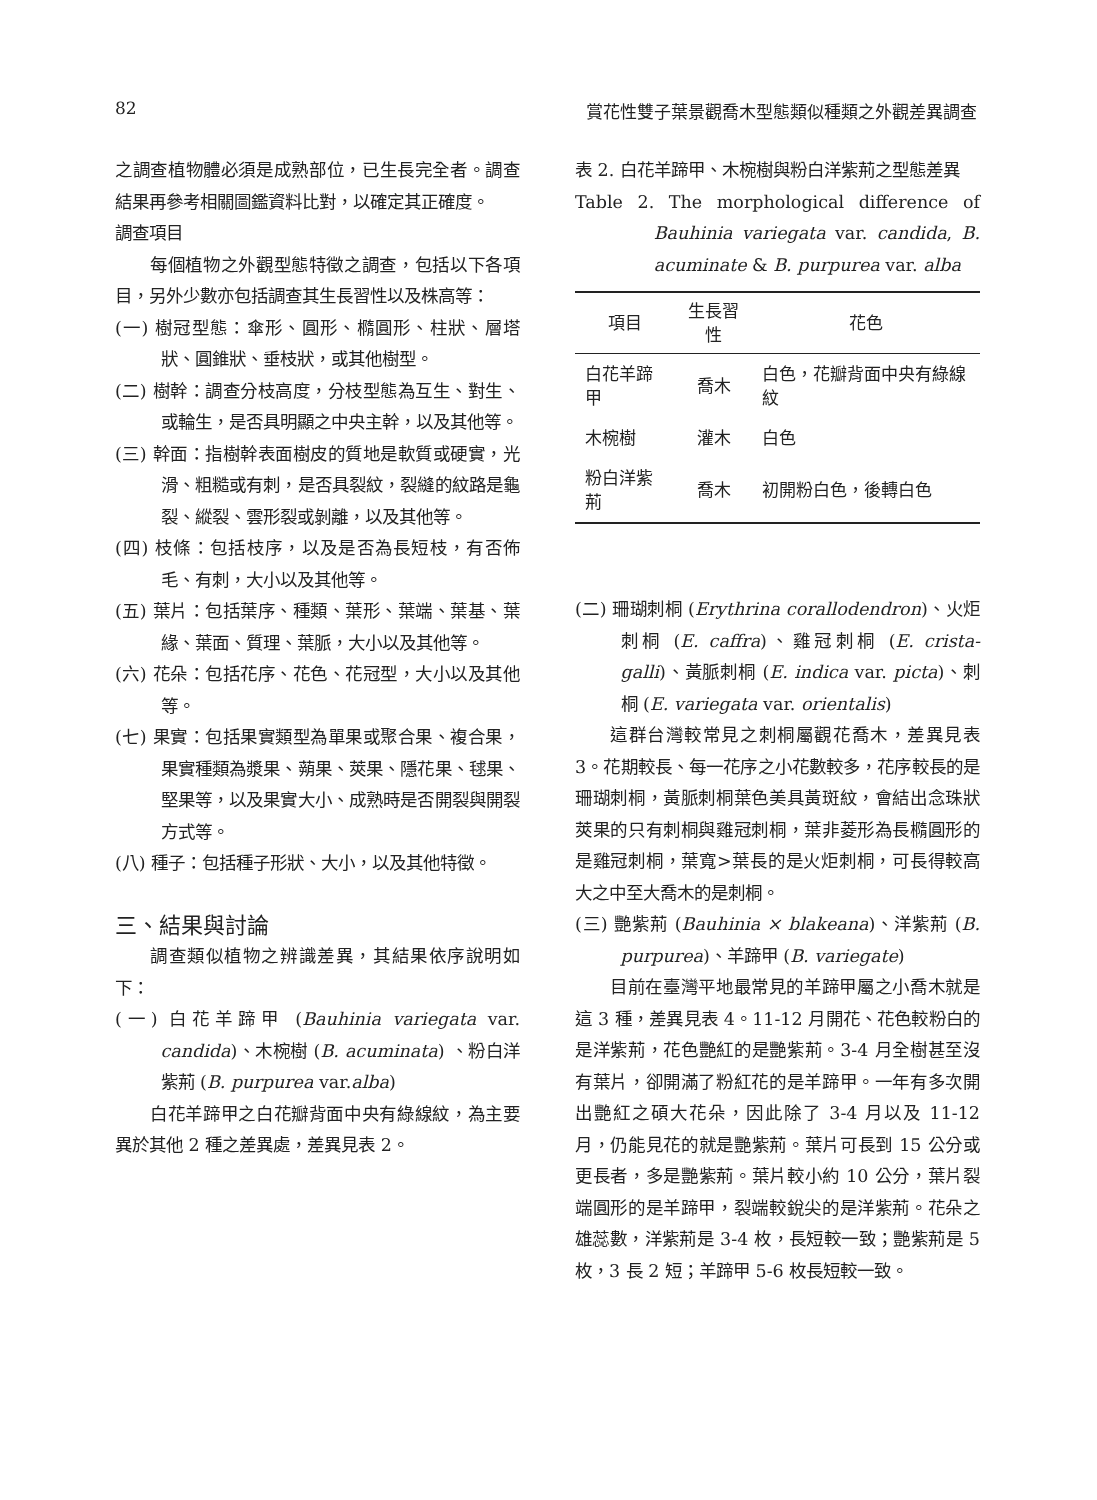82 賞花性雙子葉景觀喬木型態類似種類之外觀差異調查
之調查植物體必須是成熟部位，已生長完全者。調查結果再參考相關圖鑑資料比對，以確定其正確度。
調查項目
每個植物之外觀型態特徵之調查，包括以下各項目，另外少數亦包括調查其生長習性以及株高等：
(一) 樹冠型態：傘形、圓形、橢圓形、柱狀、層塔狀、圓錐狀、垂枝狀，或其他樹型。
(二) 樹幹：調查分枝高度，分枝型態為互生、對生、或輪生，是否具明顯之中央主幹，以及其他等。
(三) 幹面：指樹幹表面樹皮的質地是軟質或硬實，光滑、粗糙或有刺，是否具裂紋，裂縫的紋路是龜裂、縱裂、雲形裂或剝離，以及其他等。
(四) 枝條：包括枝序，以及是否為長短枝，有否佈毛、有刺，大小以及其他等。
(五) 葉片：包括葉序、種類、葉形、葉端、葉基、葉緣、葉面、質理、葉脈，大小以及其他等。
(六) 花朵：包括花序、花色、花冠型，大小以及其他等。
(七) 果實：包括果實類型為單果或聚合果、複合果，果實種類為漿果、蒴果、莢果、隱花果、毬果、堅果等，以及果實大小、成熟時是否開裂與開裂方式等。
(八) 種子：包括種子形狀、大小，以及其他特徵。
三、結果與討論
調查類似植物之辨識差異，其結果依序說明如下：
(一) 白花羊蹄甲 (Bauhinia variegata var. candida)、木椀樹 (B. acuminata) 、粉白洋紫荊 (B. purpurea var.alba)
白花羊蹄甲之白花瓣背面中央有綠線紋，為主要異於其他 2 種之差異處，差異見表 2。
表 2. 白花羊蹄甲、木椀樹與粉白洋紫荊之型態差異
Table 2. The morphological difference of Bauhinia variegata var. candida, B. acuminate & B. purpurea var. alba
| 項目 | 生長習性 | 花色 |
| --- | --- | --- |
| 白花羊蹄甲 | 喬木 | 白色，花瓣背面中央有綠線紋 |
| 木椀樹 | 灌木 | 白色 |
| 粉白洋紫荊 | 喬木 | 初開粉白色，後轉白色 |
(二) 珊瑚刺桐 (Erythrina corallodendron)、火炬刺桐 (E. caffra)、雞冠刺桐 (E. crista-galli)、黃脈刺桐 (E. indica var. picta)、刺桐 (E. variegata var. orientalis)
這群台灣較常見之刺桐屬觀花喬木，差異見表 3。花期較長、每一花序之小花數較多，花序較長的是珊瑚刺桐，黃脈刺桐葉色美具黃斑紋，會結出念珠狀莢果的只有刺桐與雞冠刺桐，葉非菱形為長橢圓形的是雞冠刺桐，葉寬>葉長的是火炬刺桐，可長得較高大之中至大喬木的是刺桐。
(三) 艷紫荊 (Bauhinia × blakeana)、洋紫荊 (B. purpurea)、羊蹄甲 (B. variegate)
目前在臺灣平地最常見的羊蹄甲屬之小喬木就是這 3 種，差異見表 4。11-12 月開花、花色較粉白的是洋紫荊，花色艷紅的是艷紫荊。3-4 月全樹甚至沒有葉片，卻開滿了粉紅花的是羊蹄甲。一年有多次開出艷紅之碩大花朵，因此除了 3-4 月以及 11-12 月，仍能見花的就是艷紫荊。葉片可長到 15 公分或更長者，多是艷紫荊。葉片較小約 10 公分，葉片裂端圓形的是羊蹄甲，裂端較銳尖的是洋紫荊。花朵之雄蕊數，洋紫荊是 3-4 枚，長短較一致；艷紫荊是 5 枚，3 長 2 短；羊蹄甲 5-6 枚長短較一致。